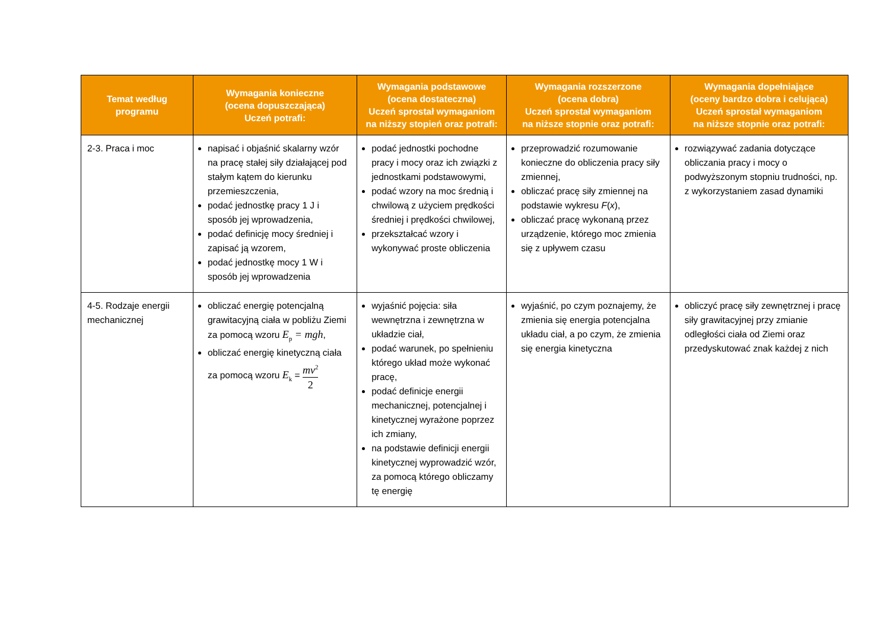| Temat według programu | Wymagania konieczne (ocena dopuszczająca) Uczeń potrafi: | Wymagania podstawowe (ocena dostateczna) Uczeń sprostał wymaganiom na niższy stopień oraz potrafi: | Wymagania rozszerzone (ocena dobra) Uczeń sprostał wymaganiom na niższe stopnie oraz potrafi: | Wymagania dopełniające (oceny bardzo dobra i celująca) Uczeń sprostał wymaganiom na niższe stopnie oraz potrafi: |
| --- | --- | --- | --- | --- |
| 2-3. Praca i moc | napisać i objaśnić skalarny wzór na pracę stałej siły działającej pod stałym kątem do kierunku przemieszczenia, podać jednostkę pracy 1 J i sposób jej wprowadzenia, podać definicję mocy średniej i zapisać ją wzorem, podać jednostkę mocy 1 W i sposób jej wprowadzenia | podać jednostki pochodne pracy i mocy oraz ich związki z jednostkami podstawowymi, podać wzory na moc średnią i chwilową z użyciem prędkości średniej i prędkości chwilowej, przekształcać wzory i wykonywać proste obliczenia | przeprowadzić rozumowanie konieczne do obliczenia pracy siły zmiennej, obliczać pracę siły zmiennej na podstawie wykresu F ( x ), obliczać pracę wykonaną przez urządzenie, którego moc zmienia się z upływem czasu | rozwiązywać zadania dotyczące obliczania pracy i mocy o podwyższonym stopniu trudności, np. z wykorzystaniem zasad dynamiki |
| 4-5. Rodzaje energii mechanicznej | obliczać energię potencjalną grawitacyjną ciała w pobliżu Ziemi za pomocą wzoru E<sub>p</sub> = mgh , obliczać energię kinetyczną ciała za pomocą wzoru E<sub>k</sub> = mv<sup>2</sup> 2 | wyjaśnić pojęcia: siła wewnętrzna i zewnętrzna w układzie ciał, podać warunek, po spełnieniu którego układ może wykonać pracę, podać definicje energii mechanicznej, potencjalnej i kinetycznej wyrażone poprzez ich zmiany, na podstawie definicji energii kinetycznej wyprowadzić wzór, za pomocą którego obliczamy tę energię | wyjaśnić, po czym poznajemy, że zmienia się energia potencjalna układu ciał, a po czym, że zmienia się energia kinetyczna | obliczyć pracę siły zewnętrznej i pracę siły grawitacyjnej przy zmianie odległości ciała od Ziemi oraz przedyskutować znak każdej z nich |